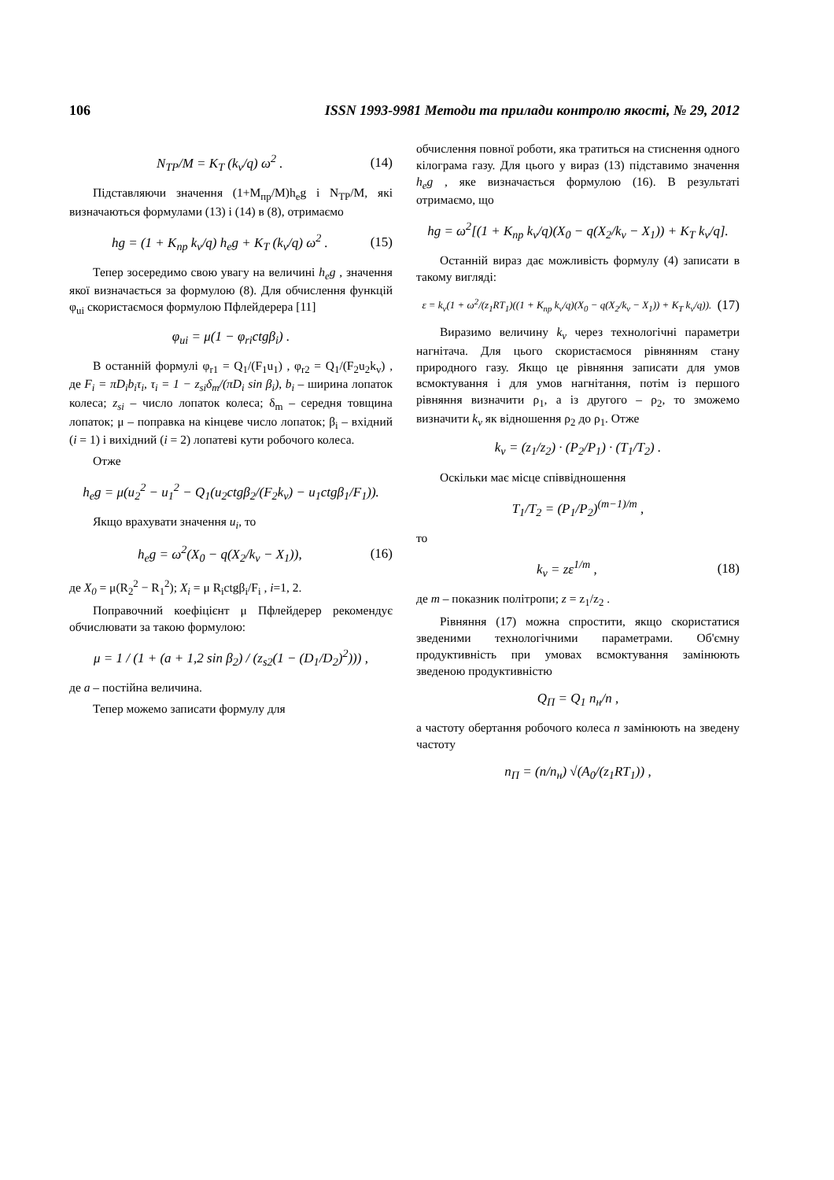106 ISSN 1993-9981 Методи та прилади контролю якості, № 29, 2012
N<sub>TP</sub>/M = K<sub>T</sub> (k<sub>v</sub>/q) ω<sup>2</sup> . (14)
Підставляючи значення (1+M<sub>пр</sub>/M)h<sub>e</sub>g і N<sub>TP</sub>/M, які визначаються формулами (13) і (14) в (8), отримаємо
hg = (1 + K<sub>пр</sub> k<sub>v</sub>/q) h<sub>e</sub>g + K<sub>T</sub> (k<sub>v</sub>/q) ω<sup>2</sup> . (15)
Тепер зосередимо свою увагу на величині h<sub>e</sub>g , значення якої визначається за формулою (8). Для обчислення функцій φ<sub>ui</sub> скористаємося формулою Пфлейдерера [11]
φ<sub>ui</sub> = μ(1 − φ<sub>ri</sub>ctgβ<sub>i</sub>) .
В останній формулі φ<sub>r1</sub> = Q<sub>1</sub>/(F<sub>1</sub>u<sub>1</sub>) , φ<sub>r2</sub> = Q<sub>1</sub>/(F<sub>2</sub>u<sub>2</sub>k<sub>v</sub>) , де F<sub>i</sub> = πD<sub>i</sub>b<sub>i</sub>τ<sub>i</sub>, τ<sub>i</sub> = 1 − z<sub>si</sub>δ<sub>m</sub>/(πD<sub>i</sub> sin β<sub>i</sub>), b<sub>i</sub> – ширина лопаток колеса; z<sub>si</sub> – число лопаток колеса; δ<sub>m</sub> – середня товщина лопаток; μ – поправка на кінцеве число лопаток; β<sub>i</sub> – вхідний (i = 1) і вихідний (i = 2) лопатеві кути робочого колеса.
Отже
h<sub>e</sub>g = μ(u<sub>2</sub><sup>2</sup> − u<sub>1</sub><sup>2</sup> − Q<sub>1</sub>(u<sub>2</sub>ctgβ<sub>2</sub>/(F<sub>2</sub>k<sub>v</sub>) − u<sub>1</sub>ctgβ<sub>1</sub>/F<sub>1</sub>)).
Якщо врахувати значення u<sub>i</sub>, то
h<sub>e</sub>g = ω<sup>2</sup>(X<sub>0</sub> − q(X<sub>2</sub>/k<sub>v</sub> − X<sub>1</sub>)), (16)
де X<sub>0</sub> = μ(R<sub>2</sub><sup>2</sup> − R<sub>1</sub><sup>2</sup>); X<sub>i</sub> = μ R<sub>i</sub>ctgβ<sub>i</sub>/F<sub>i</sub> , i=1, 2.
Поправочний коефіцієнт μ Пфлейдерер рекомендує обчислювати за такою формулою:
μ = 1 / (1 + (a + 1,2 sin β<sub>2</sub>) / (z<sub>s2</sub>(1 − (D<sub>1</sub>/D<sub>2</sub>)<sup>2</sup>))) ,
де a – постійна величина.
Тепер можемо записати формулу для
обчислення повної роботи, яка тратиться на стиснення одного кілограма газу. Для цього у вираз (13) підставимо значення h<sub>e</sub>g , яке визначається формулою (16). В результаті отримаємо, що
hg = ω<sup>2</sup>[(1 + K<sub>пр</sub> k<sub>v</sub>/q)(X<sub>0</sub> − q(X<sub>2</sub>/k<sub>v</sub> − X<sub>1</sub>)) + K<sub>T</sub> k<sub>v</sub>/q].
Останній вираз дає можливість формулу (4) записати в такому вигляді:
ε = k<sub>v</sub>(1 + ω<sup>2</sup>/(z<sub>1</sub>RT<sub>1</sub>)((1 + K<sub>пр</sub> k<sub>v</sub>/q)(X<sub>0</sub> − q(X<sub>2</sub>/k<sub>v</sub> − X<sub>1</sub>)) + K<sub>T</sub> k<sub>v</sub>/q)). (17)
Виразимо величину k<sub>v</sub> через технологічні параметри нагнітача. Для цього скористаємося рівнянням стану природного газу. Якщо це рівняння записати для умов всмоктування і для умов нагнітання, потім із першого рівняння визначити ρ<sub>1</sub>, а із другого – ρ<sub>2</sub>, то зможемо визначити k<sub>v</sub> як відношення ρ<sub>2</sub> до ρ<sub>1</sub>. Отже
k<sub>v</sub> = (z<sub>1</sub>/z<sub>2</sub>) · (P<sub>2</sub>/P<sub>1</sub>) · (T<sub>1</sub>/T<sub>2</sub>) .
Оскільки має місце співвідношення
T<sub>1</sub>/T<sub>2</sub> = (P<sub>1</sub>/P<sub>2</sub>)<sup>(m−1)/m</sup> ,
то
k<sub>v</sub> = zε<sup>1/m</sup> , (18)
де m – показник політропи; z = z<sub>1</sub>/z<sub>2</sub> .
Рівняння (17) можна спростити, якщо скористатися зведеними технологічними параметрами. Об'ємну продуктивність при умовах всмоктування замінюють зведеною продуктивністю
Q<sub>П</sub> = Q<sub>1</sub> n<sub>н</sub>/n ,
а частоту обертання робочого колеса n замінюють на зведену частоту
n<sub>П</sub> = (n/n<sub>н</sub>) √(A<sub>0</sub>/(z<sub>1</sub>RT<sub>1</sub>)) ,